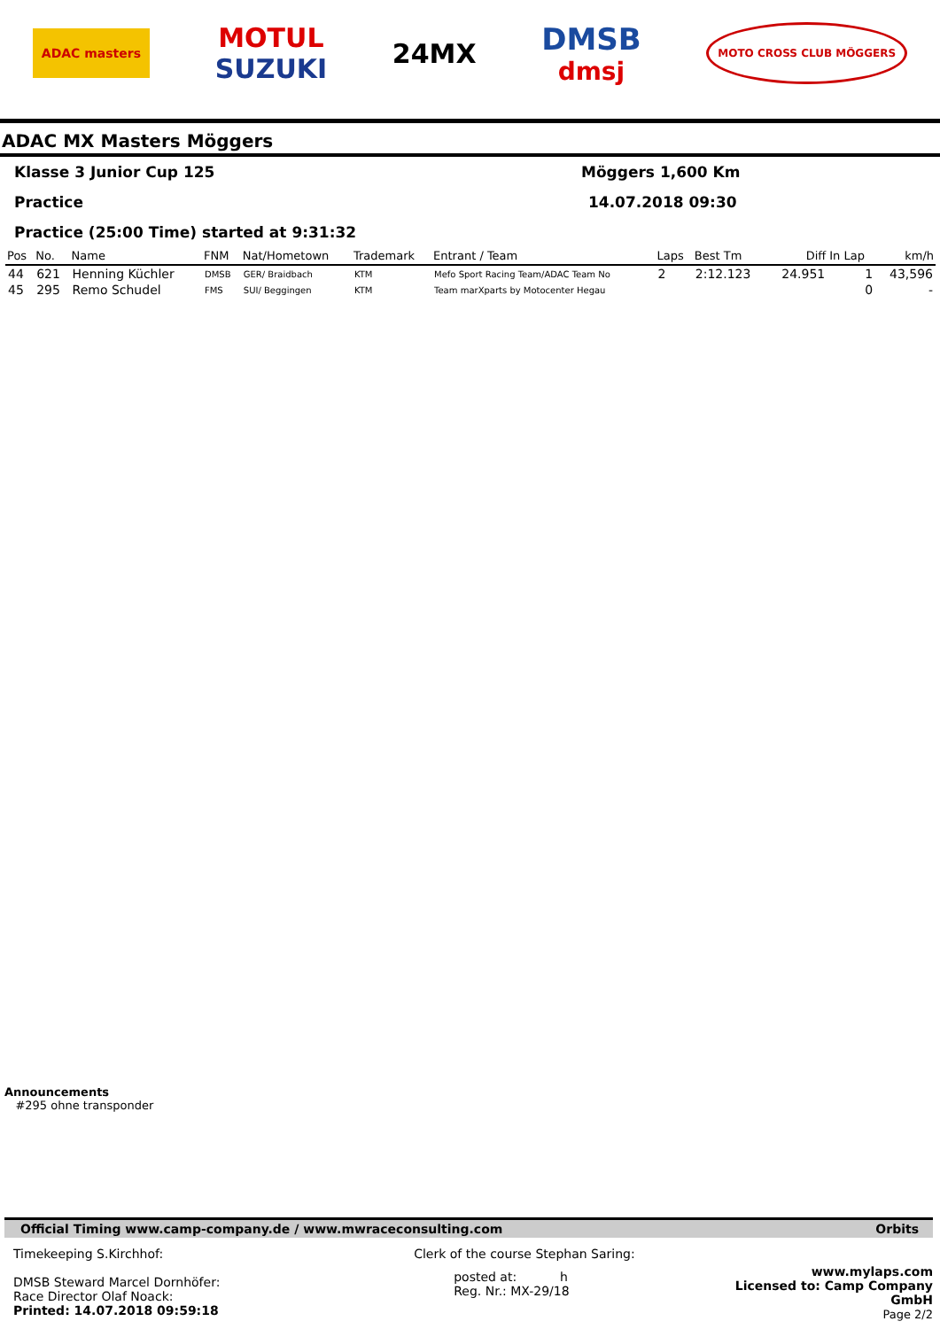ADAC masters
MOTUL
SUZUKI
24MX DMSB
dmsj
MOTO CROSS CLUB MÖGGERS
ADAC MX Masters Möggers
Klasse 3 Junior Cup 125 Möggers 1,600 Km
Practice 14.07.2018 09:30
Practice (25:00 Time) started at 9:31:32
| Pos | No. | Name | FNM | Nat/Hometown | Trademark | Entrant / Team | Laps | Best Tm | Diff | In Lap | km/h |
| --- | --- | --- | --- | --- | --- | --- | --- | --- | --- | --- | --- |
| 44 | 621 | Henning Küchler | DMSB | GER/ Braidbach | KTM | Mefo Sport Racing Team/ADAC Team No | 2 | 2:12.123 | 24.951 | 1 | 43,596 |
| 45 | 295 | Remo Schudel | FMS | SUI/ Beggingen | KTM | Team marXparts by Motocenter Hegau | | | | 0 | - |
Announcements
#295 ohne transponder
Official Timing www.camp-company.de / www.mwraceconsulting.com Orbits
Timekeeping S.Kirchhof:
DMSB Steward Marcel Dornhöfer:
Race Director Olaf Noack:
Printed: 14.07.2018 09:59:18
Clerk of the course Stephan Saring:
posted at: h
Reg. Nr.: MX-29/18
www.mylaps.com
Licensed to: Camp Company GmbH
Page 2/2